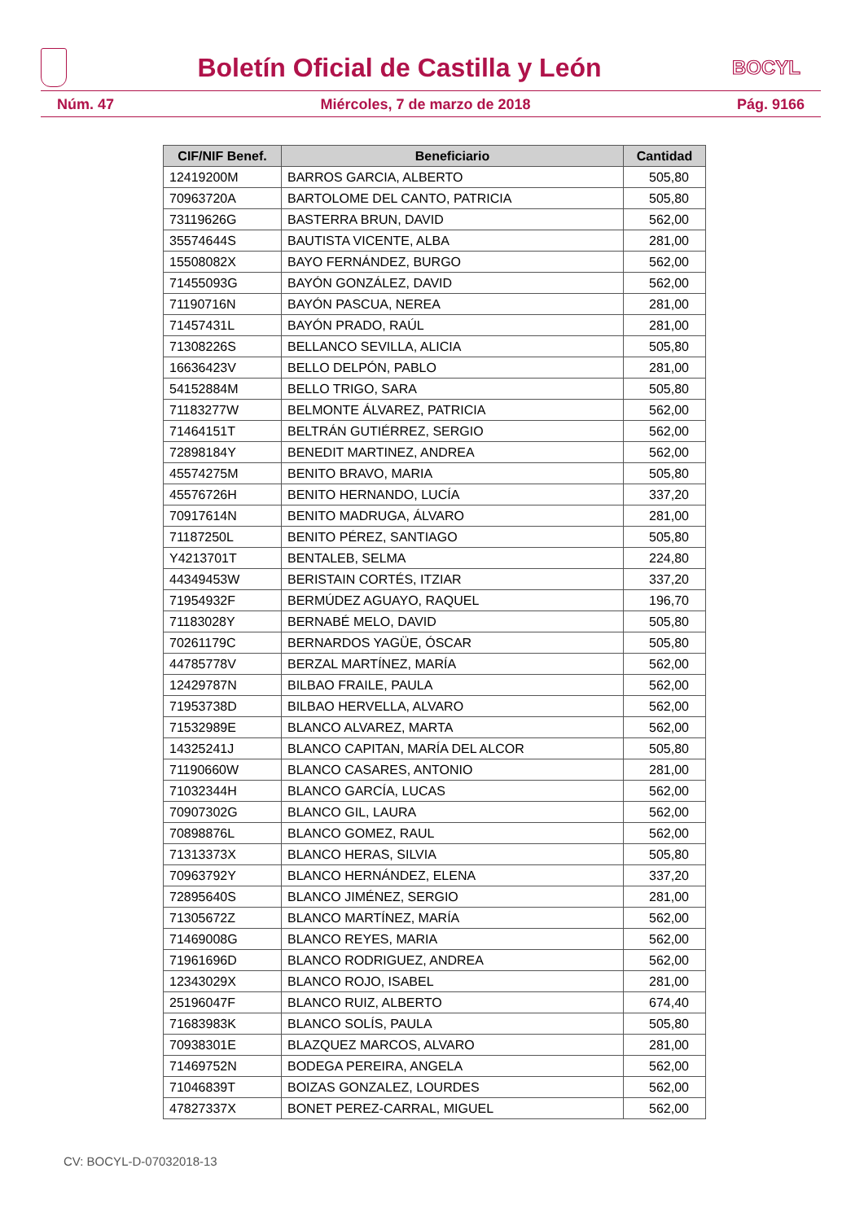Boletín Oficial de Castilla y León
BOCYL
Núm. 47 Miércoles, 7 de marzo de 2018 Pág. 9166
| CIF/NIF Benef. | Beneficiario | Cantidad |
| --- | --- | --- |
| 12419200M | BARROS GARCIA, ALBERTO | 505,80 |
| 70963720A | BARTOLOME DEL CANTO, PATRICIA | 505,80 |
| 73119626G | BASTERRA BRUN, DAVID | 562,00 |
| 35574644S | BAUTISTA VICENTE, ALBA | 281,00 |
| 15508082X | BAYO FERNÁNDEZ, BURGO | 562,00 |
| 71455093G | BAYÓN GONZÁLEZ, DAVID | 562,00 |
| 71190716N | BAYÓN PASCUA, NEREA | 281,00 |
| 71457431L | BAYÓN PRADO, RAÚL | 281,00 |
| 71308226S | BELLANCO SEVILLA, ALICIA | 505,80 |
| 16636423V | BELLO DELPÓN, PABLO | 281,00 |
| 54152884M | BELLO TRIGO, SARA | 505,80 |
| 71183277W | BELMONTE ÁLVAREZ, PATRICIA | 562,00 |
| 71464151T | BELTRÁN GUTIÉRREZ, SERGIO | 562,00 |
| 72898184Y | BENEDIT MARTINEZ, ANDREA | 562,00 |
| 45574275M | BENITO BRAVO, MARIA | 505,80 |
| 45576726H | BENITO HERNANDO, LUCÍA | 337,20 |
| 70917614N | BENITO MADRUGA, ÁLVARO | 281,00 |
| 71187250L | BENITO PÉREZ, SANTIAGO | 505,80 |
| Y4213701T | BENTALEB, SELMA | 224,80 |
| 44349453W | BERISTAIN CORTÉS, ITZIAR | 337,20 |
| 71954932F | BERMÚDEZ AGUAYO, RAQUEL | 196,70 |
| 71183028Y | BERNABÉ MELO, DAVID | 505,80 |
| 70261179C | BERNARDOS YAGÜE, ÓSCAR | 505,80 |
| 44785778V | BERZAL MARTÍNEZ, MARÍA | 562,00 |
| 12429787N | BILBAO FRAILE, PAULA | 562,00 |
| 71953738D | BILBAO HERVELLA, ALVARO | 562,00 |
| 71532989E | BLANCO ALVAREZ, MARTA | 562,00 |
| 14325241J | BLANCO CAPITAN, MARÍA DEL ALCOR | 505,80 |
| 71190660W | BLANCO CASARES, ANTONIO | 281,00 |
| 71032344H | BLANCO GARCÍA, LUCAS | 562,00 |
| 70907302G | BLANCO GIL, LAURA | 562,00 |
| 70898876L | BLANCO GOMEZ, RAUL | 562,00 |
| 71313373X | BLANCO HERAS, SILVIA | 505,80 |
| 70963792Y | BLANCO HERNÁNDEZ, ELENA | 337,20 |
| 72895640S | BLANCO JIMÉNEZ, SERGIO | 281,00 |
| 71305672Z | BLANCO MARTÍNEZ, MARÍA | 562,00 |
| 71469008G | BLANCO REYES, MARIA | 562,00 |
| 71961696D | BLANCO RODRIGUEZ, ANDREA | 562,00 |
| 12343029X | BLANCO ROJO, ISABEL | 281,00 |
| 25196047F | BLANCO RUIZ, ALBERTO | 674,40 |
| 71683983K | BLANCO SOLÍS, PAULA | 505,80 |
| 70938301E | BLAZQUEZ MARCOS, ALVARO | 281,00 |
| 71469752N | BODEGA PEREIRA, ANGELA | 562,00 |
| 71046839T | BOIZAS GONZALEZ, LOURDES | 562,00 |
| 47827337X | BONET PEREZ-CARRAL, MIGUEL | 562,00 |
CV: BOCYL-D-07032018-13